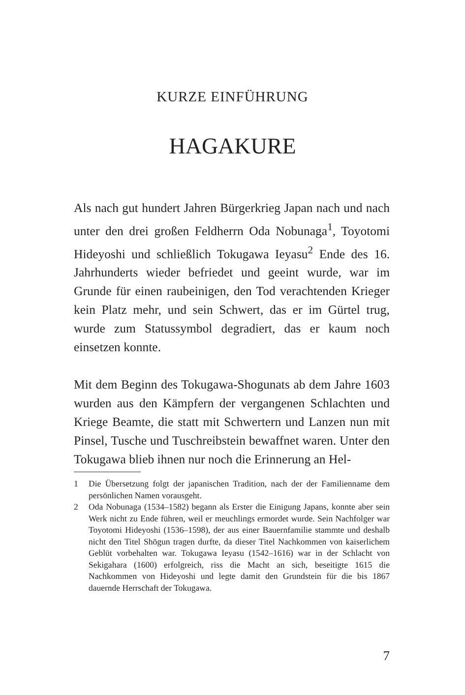KURZE EINFÜHRUNG
HAGAKURE
Als nach gut hundert Jahren Bürgerkrieg Japan nach und nach unter den drei großen Feldherrn Oda Nobunaga<sup>1</sup>, Toyotomi Hideyoshi und schließlich Tokugawa Ieyasu<sup>2</sup> Ende des 16. Jahrhunderts wieder befriedet und geeint wurde, war im Grunde für einen raubeinigen, den Tod verachtenden Krieger kein Platz mehr, und sein Schwert, das er im Gürtel trug, wurde zum Statussymbol degradiert, das er kaum noch einsetzen konnte.
Mit dem Beginn des Tokugawa-Shogunats ab dem Jahre 1603 wurden aus den Kämpfern der vergangenen Schlachten und Kriege Beamte, die statt mit Schwertern und Lanzen nun mit Pinsel, Tusche und Tuschreibstein bewaffnet waren. Unter den Tokugawa blieb ihnen nur noch die Erinnerung an Hel-
1 Die Übersetzung folgt der japanischen Tradition, nach der der Familienname dem persönlichen Namen vorausgeht.
2 Oda Nobunaga (1534–1582) begann als Erster die Einigung Japans, konnte aber sein Werk nicht zu Ende führen, weil er meuchlings ermordet wurde. Sein Nachfolger war Toyotomi Hideyoshi (1536–1598), der aus einer Bauernfamilie stammte und deshalb nicht den Titel Shōgun tragen durfte, da dieser Titel Nachkommen von kaiserlichem Geblüt vorbehalten war. Tokugawa Ieyasu (1542–1616) war in der Schlacht von Sekigahara (1600) erfolgreich, riss die Macht an sich, beseitigte 1615 die Nachkommen von Hideyoshi und legte damit den Grundstein für die bis 1867 dauernde Herrschaft der Tokugawa.
7